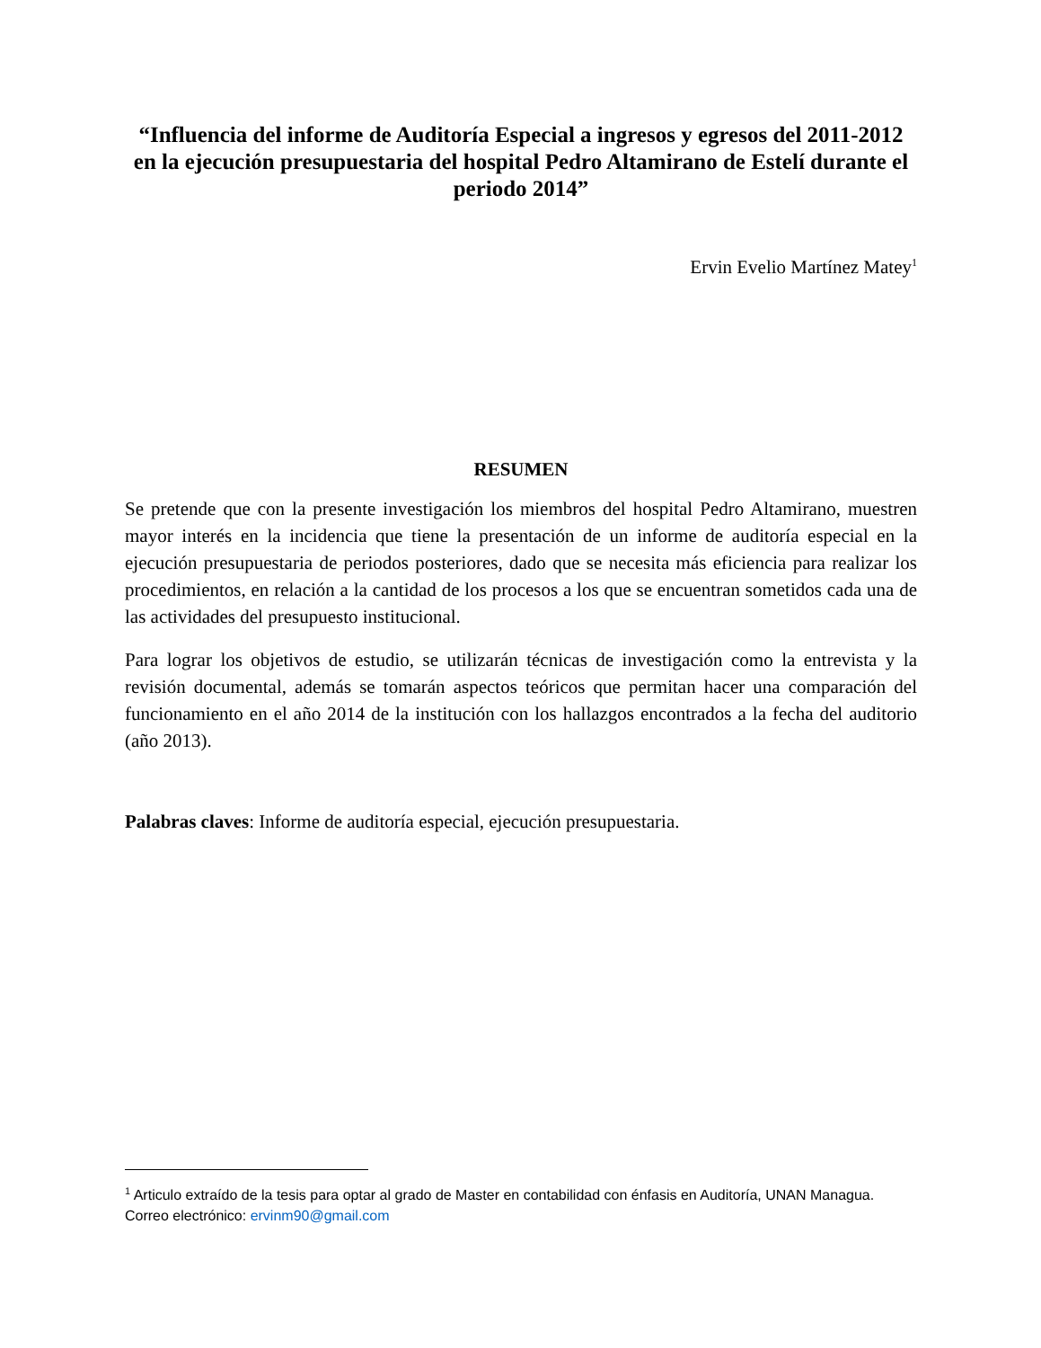“Influencia del informe de Auditoría Especial a ingresos y egresos del 2011-2012 en la ejecución presupuestaria del hospital Pedro Altamirano de Estelí durante el periodo 2014”
Ervin Evelio Martínez Matey<sup>1</sup>
RESUMEN
Se pretende que con la presente investigación los miembros del hospital Pedro Altamirano, muestren mayor interés en la incidencia que tiene la presentación de un informe de auditoría especial en la ejecución presupuestaria de periodos posteriores, dado que se necesita más eficiencia para realizar los procedimientos, en relación a la cantidad de los procesos a los que se encuentran sometidos cada una de las actividades del presupuesto institucional.
Para lograr los objetivos de estudio, se utilizarán técnicas de investigación como la entrevista y la revisión documental, además se tomarán aspectos teóricos que permitan hacer una comparación del funcionamiento en el año 2014 de la institución con los hallazgos encontrados a la fecha del auditorio (año 2013).
Palabras claves: Informe de auditoría especial, ejecución presupuestaria.
<sup>1</sup> Articulo extraído de la tesis para optar al grado de Master en contabilidad con énfasis en Auditoría, UNAN Managua. Correo electrónico: ervinm90@gmail.com